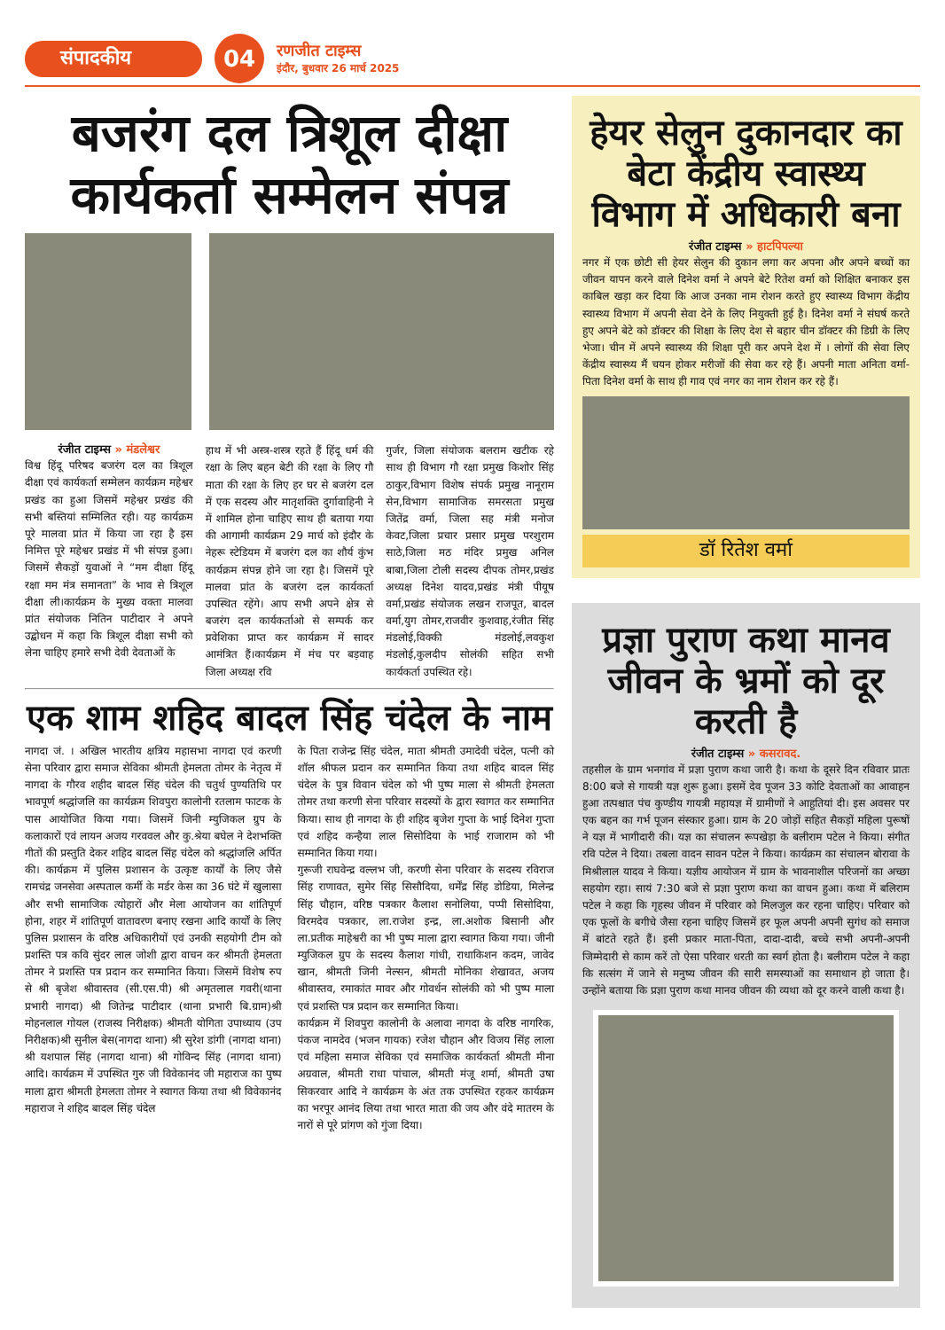संपादकीय
04
रणजीत टाइम्स
इंदौर, बुधवार 26 मार्च 2025
बजरंग दल त्रिशूल दीक्षा कार्यकर्ता सम्मेलन संपन्न
रंजीत टाइम्स » मंडलेश्वर
विश्व हिंदू परिषद बजरंग दल का त्रिशूल दीक्षा एवं कार्यकर्ता सम्मेलन कार्यक्रम महेश्वर प्रखंड का हुआ जिसमें महेश्वर प्रखंड की सभी बस्तियां सम्मिलित रही। यह कार्यक्रम पूरे मालवा प्रांत में किया जा रहा है इस निमित्त पूरे महेश्वर प्रखंड में भी संपन्न हुआ। जिसमें सैकड़ों युवाओं ने “मम दीक्षा हिंदू रक्षा मम मंत्र समानता” के भाव से त्रिशूल दीक्षा ली।कार्यक्रम के मुख्य वक्ता मालवा प्रांत संयोजक नितिन पाटीदार ने अपने उद्बोधन में कहा कि त्रिशूल दीक्षा सभी को लेना चाहिए हमारे सभी देवी देवताओं के
हाथ में भी अस्त्र-शस्त्र रहते हैं हिंदू धर्म की रक्षा के लिए बहन बेटी की रक्षा के लिए गौ माता की रक्षा के लिए हर घर से बजरंग दल में एक सदस्य और मातृशक्ति दुर्गावाहिनी ने में शामिल होना चाहिए साथ ही बताया गया की आगामी कार्यक्रम 29 मार्च को इंदौर के नेहरू स्टेडियम में बजरंग दल का शौर्य कुंभ कार्यक्रम संपन्न होने जा रहा है। जिसमें पूरे मालवा प्रांत के बजरंग दल कार्यकर्ता उपस्थित रहेंगे। आप सभी अपने क्षेत्र से बजरंग दल कार्यकर्ताओ से सम्पर्क कर प्रवेशिका प्राप्त कर कार्यक्रम में सादर आमंत्रित हैं।कार्यक्रम में मंच पर बड़वाह जिला अध्यक्ष रवि
गुर्जर, जिला संयोजक बलराम खटीक रहे साथ ही विभाग गौ रक्षा प्रमुख किशोर सिंह ठाकुर,विभाग विशेष संपर्क प्रमुख नानूराम सेन,विभाग सामाजिक समरसता प्रमुख जितेंद्र वर्मा, जिला सह मंत्री मनोज केवट,जिला प्रचार प्रसार प्रमुख परशुराम साठे,जिला मठ मंदिर प्रमुख अनिल बाबा,जिला टोली सदस्य दीपक तोमर,प्रखंड अध्यक्ष दिनेश यादव,प्रखंड मंत्री पीयूष वर्मा,प्रखंड संयोजक लखन राजपूत, बादल वर्मा,युग तोमर,राजवीर कुशवाह,रंजीत सिंह मंडलोई,विक्की मंडलोई,लवकुश मंडलोई,कुलदीप सोलंकी सहित सभी कार्यकर्ता उपस्थित रहे।
एक शाम शहिद बादल सिंह चंदेल के नाम
नागदा जं. । अखिल भारतीय क्षत्रिय महासभा नागदा एवं करणी सेना परिवार द्वारा समाज सेविका श्रीमती हेमलता तोमर के नेतृत्व में नागदा के गौरव शहीद बादल सिंह चंदेल की चतुर्थ पुण्यतिथि पर भावपूर्ण श्रद्धांजलि का कार्यक्रम शिवपुरा कालोनी रतलाम फाटक के पास आयोजित किया गया। जिसमें जिनी म्युजिकल ग्रुप के कलाकारों एवं लायन अजय गरववल और कु.श्रेया बघेल ने देशभक्ति गीतों की प्रस्तुति देकर शहिद बादल सिंह चंदेल को श्रद्धांजलि अर्पित की। कार्यक्रम में पुलिस प्रशासन के उत्कृष्ट कार्यों के लिए जैसे रामचंद्र जनसेवा अस्पताल कर्मी के मर्डर केस का 36 घंटे में खुलासा और सभी सामाजिक त्योहारों और मेला आयोजन का शांतिपूर्ण होना, शहर में शांतिपूर्ण वातावरण बनाए रखना आदि कार्यों के लिए पुलिस प्रशासन के वरिष्ठ अधिकारीयों एवं उनकी सहयोगी टीम को प्रशस्ति पत्र कवि सुंदर लाल जोशी द्वारा वाचन कर श्रीमती हेमलता तोमर ने प्रशस्ति पत्र प्रदान कर सम्मानित किया। जिसमें विशेष रुप से श्री बृजेश श्रीवास्तव (सी.एस.पी) श्री अमृतलाल गवरी(थाना प्रभारी नागदा) श्री जितेन्द्र पाटीदार (थाना प्रभारी बि.ग्राम)श्री मोहनलाल गोयल (राजस्व निरीक्षक) श्रीमती योगिता उपाध्याय (उप निरीक्षक)श्री सुनील बेस(नागदा थाना) श्री सुरेश डांगी (नागदा थाना) श्री यशपाल सिंह (नागदा थाना) श्री गोविन्द सिंह (नागदा थाना) आदि। कार्यक्रम में उपस्थित गुरु जी विवेकानंद जी महाराज का पुष्प माला द्वारा श्रीमती हेमलता तोमर ने स्वागत किया तथा श्री विवेकानंद महाराज ने शहिद बादल सिंह चंदेल
के पिता राजेन्द्र सिंह चंदेल, माता श्रीमती उमादेवी चंदेल, पत्नी को शॉल श्रीफल प्रदान कर सम्मानित किया तथा शहिद बादल सिंह चंदेल के पुत्र विवान चंदेल को भी पुष्प माला से श्रीमती हेमलता तोमर तथा करणी सेना परिवार सदस्यों के द्वारा स्वागत कर सम्मानित किया। साथ ही नागदा के ही शहिद बृजेश गुप्ता के भाई दिनेश गुप्ता एवं शहिद कन्हैया लाल सिसोदिया के भाई राजाराम को भी सम्मानित किया गया।
गुरूजी राघवेन्द्र वल्लभ जी, करणी सेना परिवार के सदस्य रविराज सिंह राणावत, सुमेर सिंह सिसौदिया, धर्मेंद्र सिंह डोडिया, मिलेन्द्र सिंह चौहान, वरिष्ठ पत्रकार कैलाश सनोलिया, पप्पी सिसोदिया, विरमदेव पत्रकार, ला.राजेश इन्द्र, ला.अशोक बिसानी और ला.प्रतीक माहेश्वरी का भी पुष्प माला द्वारा स्वागत किया गया। जीनी म्युजिकल ग्रुप के सदस्य कैलाश गांधी, राधाकिशन कदम, जावेद खान, श्रीमती जिनी नेल्सन, श्रीमती मोनिका शेखावत, अजय श्रीवास्तव, रमाकांत मावर और गोवर्धन सोलंकी को भी पुष्प माला एवं प्रशस्ति पत्र प्रदान कर सम्मानित किया।
कार्यक्रम में शिवपुरा कालोनी के अलावा नागदा के वरिष्ठ नागरिक, पंकज नामदेव (भजन गायक) रजेश चौहान और विजय सिंह लाला एवं महिला समाज सेविका एवं समाजिक कार्यकर्ता श्रीमती मीना अग्रवाल, श्रीमती राधा पांचाल, श्रीमती मंजू शर्मा, श्रीमती उषा सिकरवार आदि ने कार्यक्रम के अंत तक उपस्थित रहकर कार्यक्रम का भरपूर आनंद लिया तथा भारत माता की जय और वंदे मातरम के नारों से पूरे प्रांगण को गुंजा दिया।
हेयर सेलुन दुकानदार का बेटा केंद्रीय स्वास्थ्य विभाग में अधिकारी बना
रंजीत टाइम्स » हाटपिपल्या
नगर में एक छोटी सी हेयर सेलुन की दुकान लगा कर अपना और अपने बच्चों का जीवन यापन करने वाले दिनेश वर्मा ने अपने बेटे रितेश वर्मा को शिक्षित बनाकर इस काबिल खड़ा कर दिया कि आज उनका नाम रोशन करते हुए स्वास्थ्य विभाग केंद्रीय स्वास्थ्य विभाग में अपनी सेवा देने के लिए नियुक्ती हुई है। दिनेश वर्मा ने संघर्ष करते हुए अपने बेटे को डॉक्टर की शिक्षा के लिए देश से बहार चीन डॉक्टर की डिग्री के लिए भेजा। चीन में अपने स्वास्थ्य की शिक्षा पूरी कर अपने देश में । लोगों की सेवा लिए केंद्रीय स्वास्थ्य मैं चयन होकर मरीजों की सेवा कर रहे हैं। अपनी माता अनिता वर्मा-पिता दिनेश वर्मा के साथ ही गाव एवं नगर का नाम रोशन कर रहे हैं।
डॉ रितेश वर्मा
प्रज्ञा पुराण कथा मानव जीवन के भ्रमों को दूर करती है
रंजीत टाइम्स » कसरावद.
तहसील के ग्राम भनगांव में प्रज्ञा पुराण कथा जारी है। कथा के दूसरे दिन रविवार प्रातः 8:00 बजे से गायत्री यज्ञ शुरू हुआ। इसमें देव पूजन 33 कोटि देवताओं का आवाहन हुआ तत्पश्चात पंच कुण्डीय गायत्री महायज्ञ में ग्रामीणों ने आहुतियां दी। इस अवसर पर एक बहन का गर्भ पूजन संस्कार हुआ। ग्राम के 20 जोड़ों सहित सैकड़ों महिला पुरूषों ने यज्ञ में भागीदारी की। यज्ञ का संचालन रूपखेड़ा के बलीराम पटेल ने किया। संगीत रवि पटेल ने दिया। तबला वादन सावन पटेल ने किया। कार्यक्रम का संचालन बोरावा के मिश्रीलाल यादव ने किया। यज्ञीय आयोजन में ग्राम के भावनाशील परिजनों का अच्छा सहयोग रहा। सायं 7:30 बजे से प्रज्ञा पुराण कथा का वाचन हुआ। कथा में बलिराम पटेल ने कहा कि गृहस्थ जीवन में परिवार को मिलजुल कर रहना चाहिए। परिवार को एक फूलों के बगीचे जैसा रहना चाहिए जिसमें हर फूल अपनी अपनी सुगंध को समाज में बांटते रहते हैं। इसी प्रकार माता-पिता, दादा-दादी, बच्चे सभी अपनी-अपनी जिम्मेदारी से काम करें तो ऐसा परिवार धरती का स्वर्ग होता है। बलीराम पटेल ने कहा कि सत्संग में जाने से मनुष्य जीवन की सारी समस्याओं का समाधान हो जाता है। उन्होंने बताया कि प्रज्ञा पुराण कथा मानव जीवन की व्यथा को दूर करने वाली कथा है।